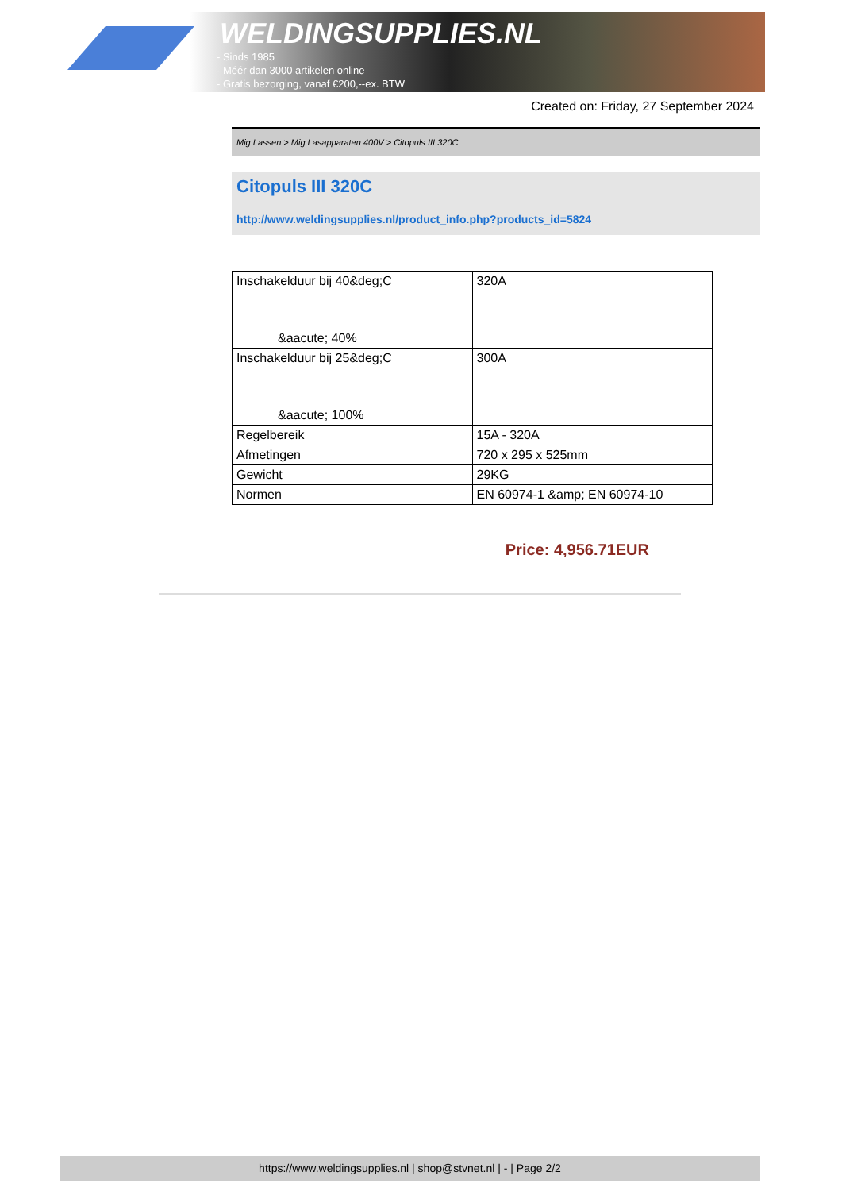WELDINGSUPPLIES.NL
- Sinds 1985
- Méér dan 3000 artikelen online
- Gratis bezorging, vanaf €200,--ex. BTW
Created on: Friday, 27 September 2024
Mig Lassen > Mig Lasapparaten 400V > Citopuls III 320C
Citopuls III 320C
http://www.weldingsupplies.nl/product_info.php?products_id=5824
| Inschakelduur bij 40&deg;C &aacute; 40% | 320A |
| Inschakelduur bij 25&deg;C &aacute; 100% | 300A |
| Regelbereik | 15A - 320A |
| Afmetingen | 720 x 295 x 525mm |
| Gewicht | 29KG |
| Normen | EN 60974-1 &amp; EN 60974-10 |
Price: 4,956.71EUR
https://www.weldingsupplies.nl | shop@stvnet.nl | - | Page 2/2